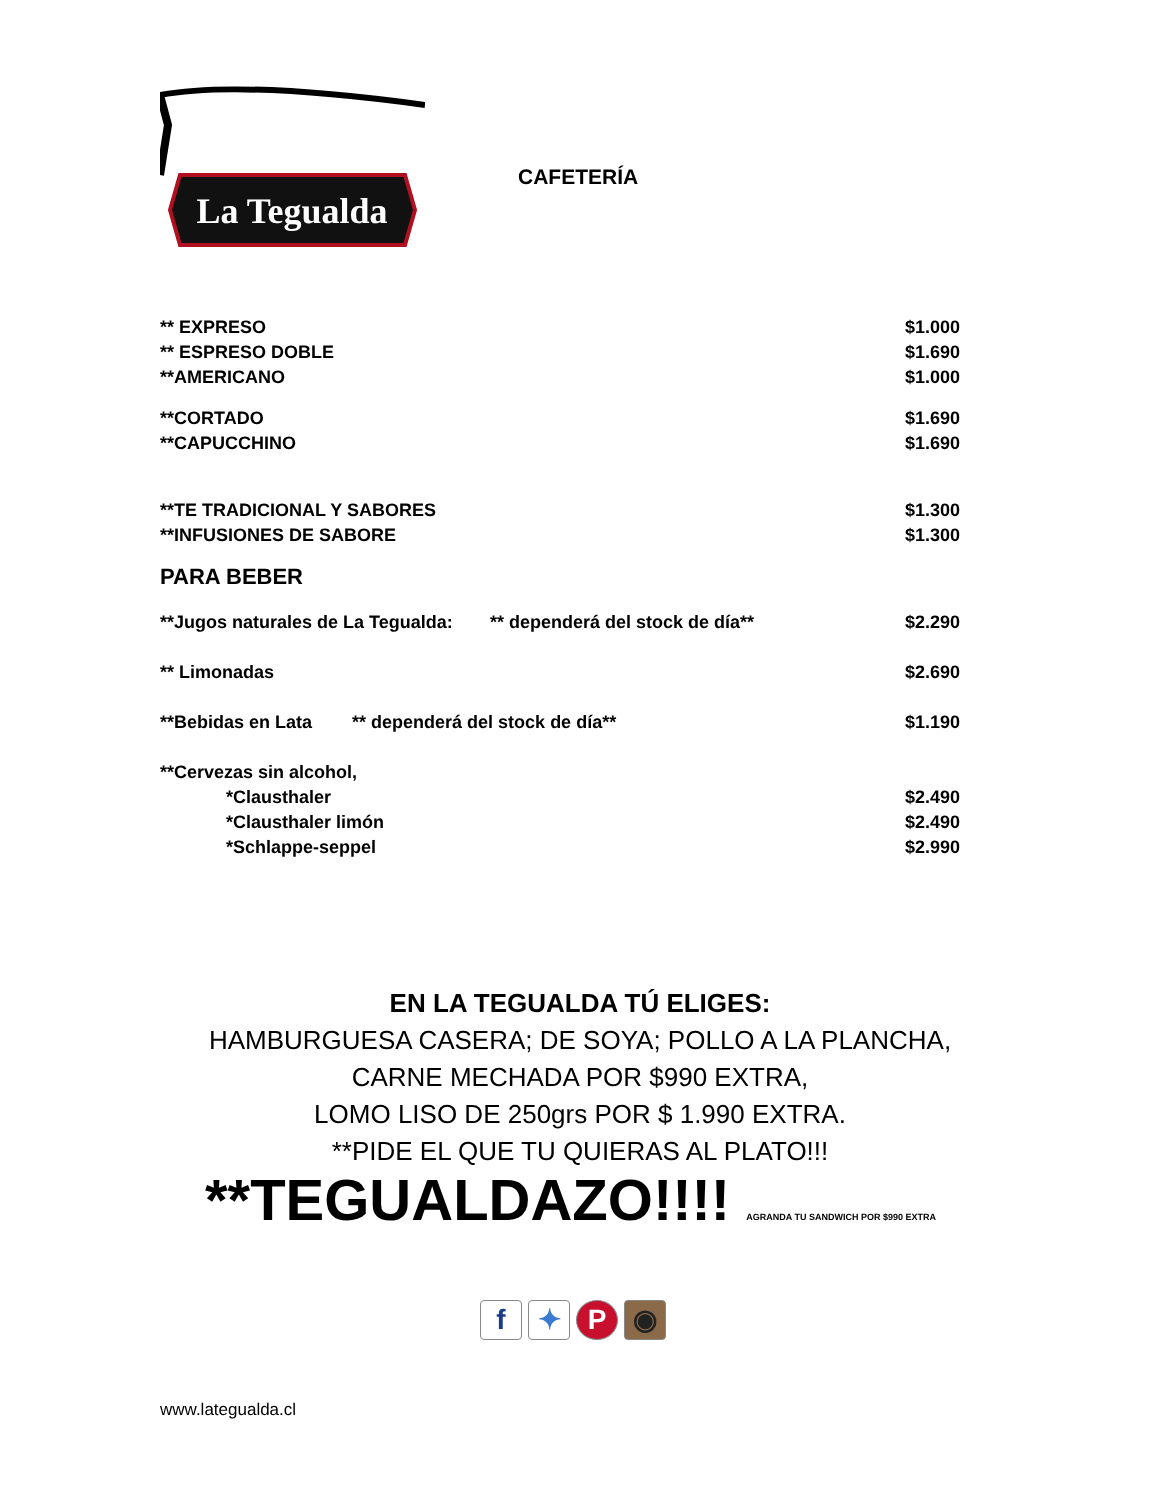La Tegualda
CAFETERÍA
| ** EXPRESO | | $1.000 |
| ** ESPRESO DOBLE | | $1.690 |
| **AMERICANO | | $1.000 |
| **CORTADO | | $1.690 |
| **CAPUCCHINO | | $1.690 |
| **TE TRADICIONAL Y SABORES | | $1.300 |
| **INFUSIONES DE SABORE | | $1.300 |
PARA BEBER
| **Jugos naturales de La Tegualda: | ** dependerá del stock de día** | $2.290 |
| ** Limonadas | | $2.690 |
| **Bebidas en Lata ** dependerá del stock de día** | | $1.190 |
| **Cervezas sin alcohol, | | |
| *Clausthaler | | $2.490 |
| *Clausthaler limón | | $2.490 |
| *Schlappe-seppel | | $2.990 |
EN LA TEGUALDA TÚ ELIGES:
HAMBURGUESA CASERA; DE SOYA; POLLO A LA PLANCHA,
CARNE MECHADA POR $990 EXTRA,
LOMO LISO DE 250grs POR $ 1.990 EXTRA.
**PIDE EL QUE TU QUIERAS AL PLATO!!!
**TEGUALDAZO!!!! AGRANDA TU SANDWICH POR $990 EXTRA
f ✦ P ◉
www.lategualda.cl